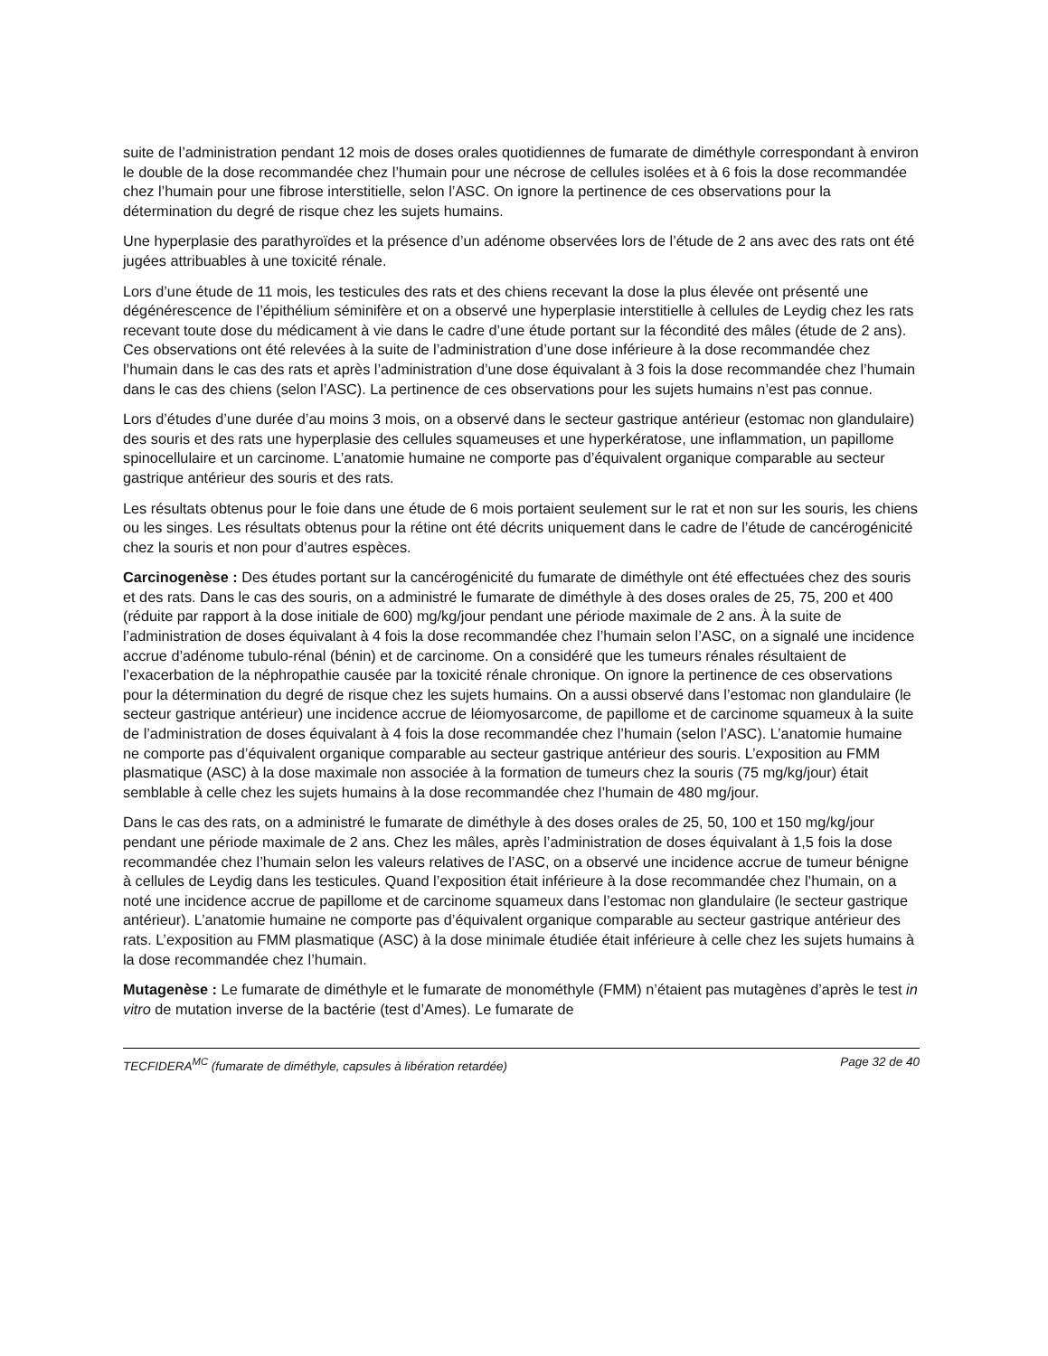suite de l’administration pendant 12 mois de doses orales quotidiennes de fumarate de diméthyle correspondant à environ le double de la dose recommandée chez l’humain pour une nécrose de cellules isolées et à 6 fois la dose recommandée chez l’humain pour une fibrose interstitielle, selon l’ASC. On ignore la pertinence de ces observations pour la détermination du degré de risque chez les sujets humains.
Une hyperplasie des parathyroïdes et la présence d’un adénome observées lors de l’étude de 2 ans avec des rats ont été jugées attribuables à une toxicité rénale.
Lors d’une étude de 11 mois, les testicules des rats et des chiens recevant la dose la plus élevée ont présenté une dégénérescence de l’épithélium séminifère et on a observé une hyperplasie interstitielle à cellules de Leydig chez les rats recevant toute dose du médicament à vie dans le cadre d’une étude portant sur la fécondité des mâles (étude de 2 ans). Ces observations ont été relevées à la suite de l’administration d’une dose inférieure à la dose recommandée chez l’humain dans le cas des rats et après l’administration d’une dose équivalant à 3 fois la dose recommandée chez l’humain dans le cas des chiens (selon l’ASC). La pertinence de ces observations pour les sujets humains n’est pas connue.
Lors d’études d’une durée d’au moins 3 mois, on a observé dans le secteur gastrique antérieur (estomac non glandulaire) des souris et des rats une hyperplasie des cellules squameuses et une hyperkératose, une inflammation, un papillome spinocellulaire et un carcinome. L’anatomie humaine ne comporte pas d’équivalent organique comparable au secteur gastrique antérieur des souris et des rats.
Les résultats obtenus pour le foie dans une étude de 6 mois portaient seulement sur le rat et non sur les souris, les chiens ou les singes. Les résultats obtenus pour la rétine ont été décrits uniquement dans le cadre de l’étude de cancérogénicité chez la souris et non pour d’autres espèces.
Carcinogenèse : Des études portant sur la cancérogénicité du fumarate de diméthyle ont été effectuées chez des souris et des rats. Dans le cas des souris, on a administré le fumarate de diméthyle à des doses orales de 25, 75, 200 et 400 (réduite par rapport à la dose initiale de 600) mg/kg/jour pendant une période maximale de 2 ans. À la suite de l’administration de doses équivalant à 4 fois la dose recommandée chez l’humain selon l’ASC, on a signalé une incidence accrue d’adénome tubulo-rénal (bénin) et de carcinome. On a considéré que les tumeurs rénales résultaient de l’exacerbation de la néphropathie causée par la toxicité rénale chronique. On ignore la pertinence de ces observations pour la détermination du degré de risque chez les sujets humains. On a aussi observé dans l’estomac non glandulaire (le secteur gastrique antérieur) une incidence accrue de léiomyosarcome, de papillome et de carcinome squameux à la suite de l’administration de doses équivalant à 4 fois la dose recommandée chez l’humain (selon l’ASC). L’anatomie humaine ne comporte pas d’équivalent organique comparable au secteur gastrique antérieur des souris. L’exposition au FMM plasmatique (ASC) à la dose maximale non associée à la formation de tumeurs chez la souris (75 mg/kg/jour) était semblable à celle chez les sujets humains à la dose recommandée chez l’humain de 480 mg/jour.
Dans le cas des rats, on a administré le fumarate de diméthyle à des doses orales de 25, 50, 100 et 150 mg/kg/jour pendant une période maximale de 2 ans. Chez les mâles, après l’administration de doses équivalant à 1,5 fois la dose recommandée chez l’humain selon les valeurs relatives de l’ASC, on a observé une incidence accrue de tumeur bénigne à cellules de Leydig dans les testicules. Quand l’exposition était inférieure à la dose recommandée chez l’humain, on a noté une incidence accrue de papillome et de carcinome squameux dans l’estomac non glandulaire (le secteur gastrique antérieur). L’anatomie humaine ne comporte pas d’équivalent organique comparable au secteur gastrique antérieur des rats. L’exposition au FMM plasmatique (ASC) à la dose minimale étudiée était inférieure à celle chez les sujets humains à la dose recommandée chez l’humain.
Mutagenèse : Le fumarate de diméthyle et le fumarate de monométhyle (FMM) n’étaient pas mutagènes d’après le test in vitro de mutation inverse de la bactérie (test d’Ames). Le fumarate de
TECFIDERA<sup>MC</sup> (fumarate de diméthyle, capsules à libération retardée) Page 32 de 40